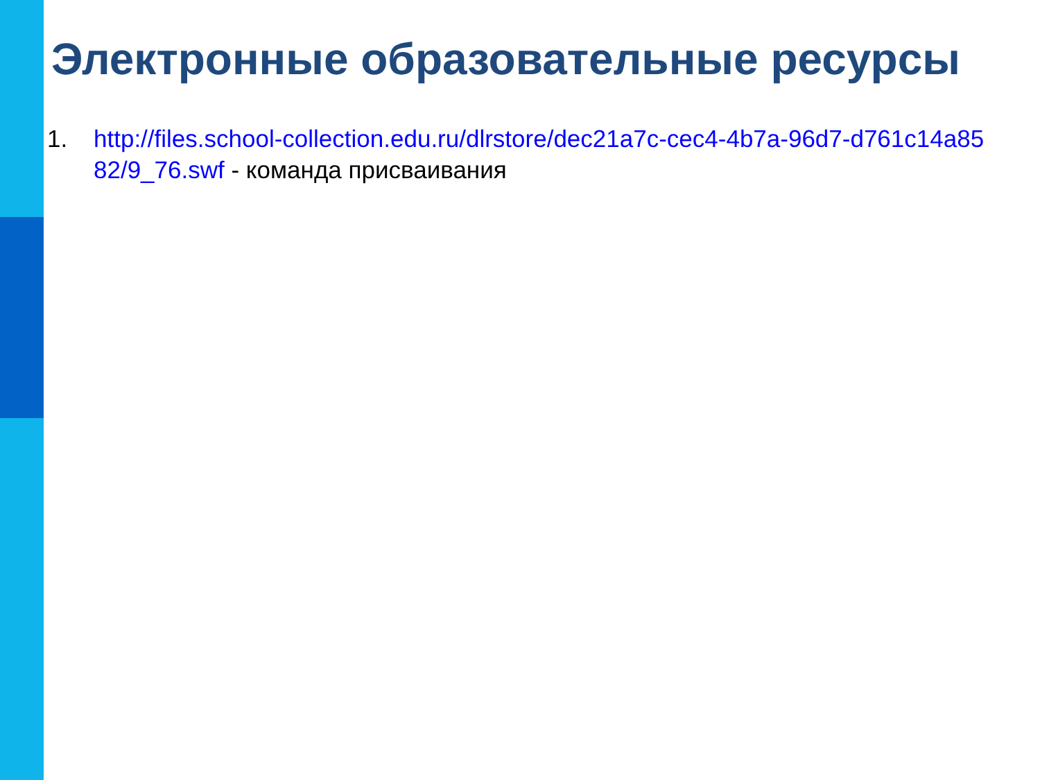Электронные образовательные ресурсы
1. http://files.school-collection.edu.ru/dlrstore/dec21a7c-cec4-4b7a-96d7-d761c14a8582/9_76.swf - команда присваивания